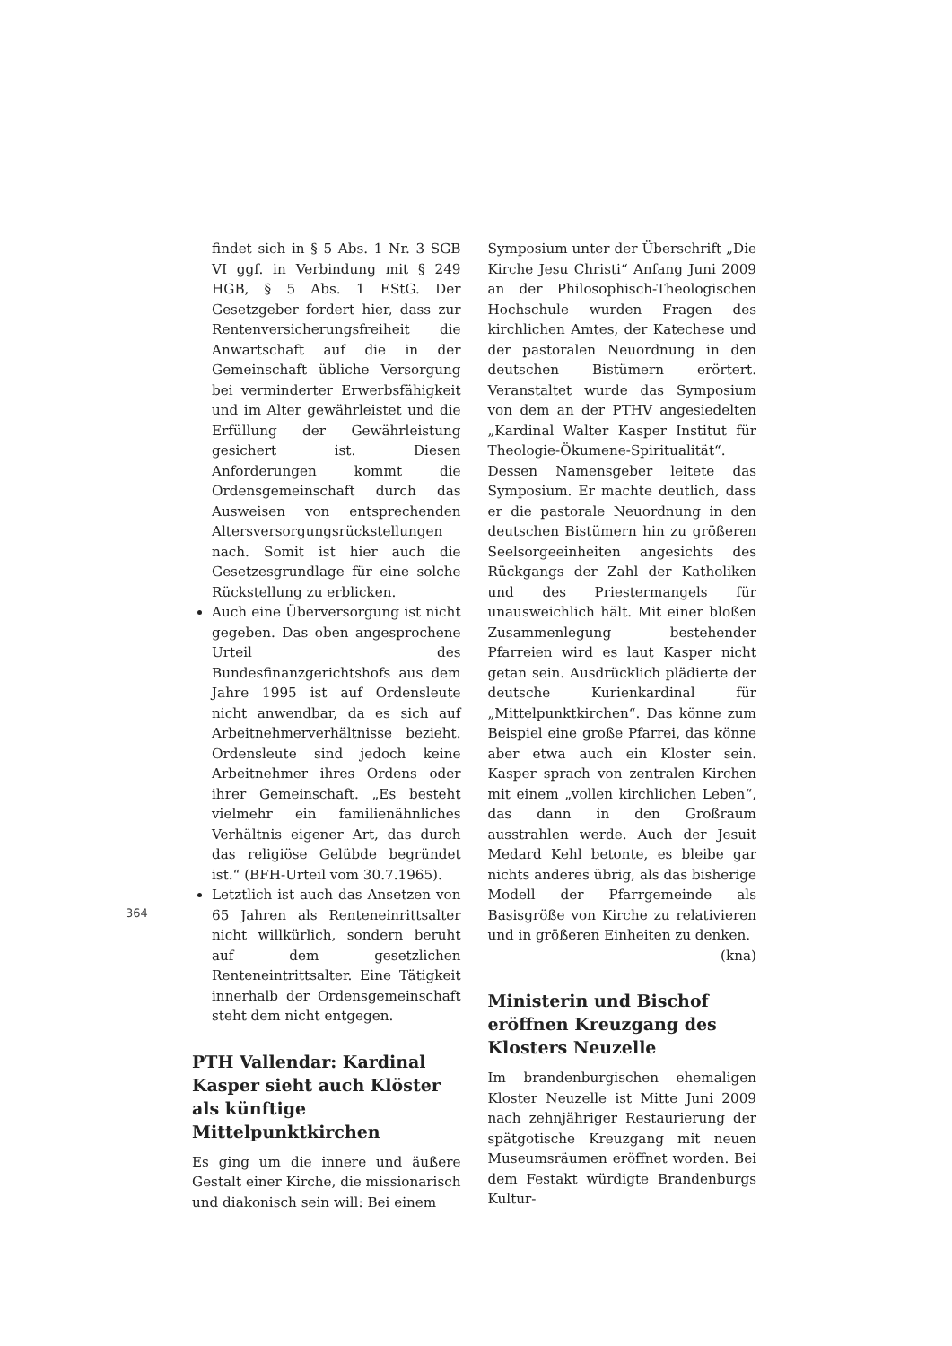findet sich in § 5 Abs. 1 Nr. 3 SGB VI ggf. in Verbindung mit § 249 HGB, § 5 Abs. 1 EStG. Der Gesetzgeber fordert hier, dass zur Rentenversicherungsfreiheit die Anwartschaft auf die in der Gemeinschaft übliche Versorgung bei verminderter Erwerbsfähigkeit und im Alter gewährleistet und die Erfüllung der Gewährleistung gesichert ist. Diesen Anforderungen kommt die Ordensgemeinschaft durch das Ausweisen von entsprechenden Altersversorgungsrückstellungen nach. Somit ist hier auch die Gesetzesgrundlage für eine solche Rückstellung zu erblicken.
Auch eine Überversorgung ist nicht gegeben. Das oben angesprochene Urteil des Bundesfinanzgerichtshofs aus dem Jahre 1995 ist auf Ordensleute nicht anwendbar, da es sich auf Arbeitnehmerverhältnisse bezieht. Ordensleute sind jedoch keine Arbeitnehmer ihres Ordens oder ihrer Gemeinschaft. „Es besteht vielmehr ein familienähnliches Verhältnis eigener Art, das durch das religiöse Gelübde begründet ist.“ (BFH-Urteil vom 30.7.1965).
Letztlich ist auch das Ansetzen von 65 Jahren als Renteneinrittsalter nicht willkürlich, sondern beruht auf dem gesetzlichen Renteneintrittsalter. Eine Tätigkeit innerhalb der Ordensgemeinschaft steht dem nicht entgegen.
PTH Vallendar: Kardinal Kasper sieht auch Klöster als künftige Mittelpunktkirchen
Es ging um die innere und äußere Gestalt einer Kirche, die missionarisch und diakonisch sein will: Bei einem
Symposium unter der Überschrift „Die Kirche Jesu Christi“ Anfang Juni 2009 an der Philosophisch-Theologischen Hochschule wurden Fragen des kirchlichen Amtes, der Katechese und der pastoralen Neuordnung in den deutschen Bistümern erörtert. Veranstaltet wurde das Symposium von dem an der PTHV angesiedelten „Kardinal Walter Kasper Institut für Theologie-Ökumene-Spiritualität“. Dessen Namensgeber leitete das Symposium. Er machte deutlich, dass er die pastorale Neuordnung in den deutschen Bistümern hin zu größeren Seelsorgeeinheiten angesichts des Rückgangs der Zahl der Katholiken und des Priestermangels für unausweichlich hält. Mit einer bloßen Zusammenlegung bestehender Pfarreien wird es laut Kasper nicht getan sein. Ausdrücklich plädierte der deutsche Kurienkardinal für „Mittelpunktkirchen“. Das könne zum Beispiel eine große Pfarrei, das könne aber etwa auch ein Kloster sein. Kasper sprach von zentralen Kirchen mit einem „vollen kirchlichen Leben“, das dann in den Großraum ausstrahlen werde. Auch der Jesuit Medard Kehl betonte, es bleibe gar nichts anderes übrig, als das bisherige Modell der Pfarrgemeinde als Basisgröße von Kirche zu relativieren und in größeren Einheiten zu denken.
(kna)
Ministerin und Bischof eröffnen Kreuzgang des Klosters Neuzelle
Im brandenburgischen ehemaligen Kloster Neuzelle ist Mitte Juni 2009 nach zehnjähriger Restaurierung der spätgotische Kreuzgang mit neuen Museumsräumen eröffnet worden. Bei dem Festakt würdigte Brandenburgs Kultur-
364